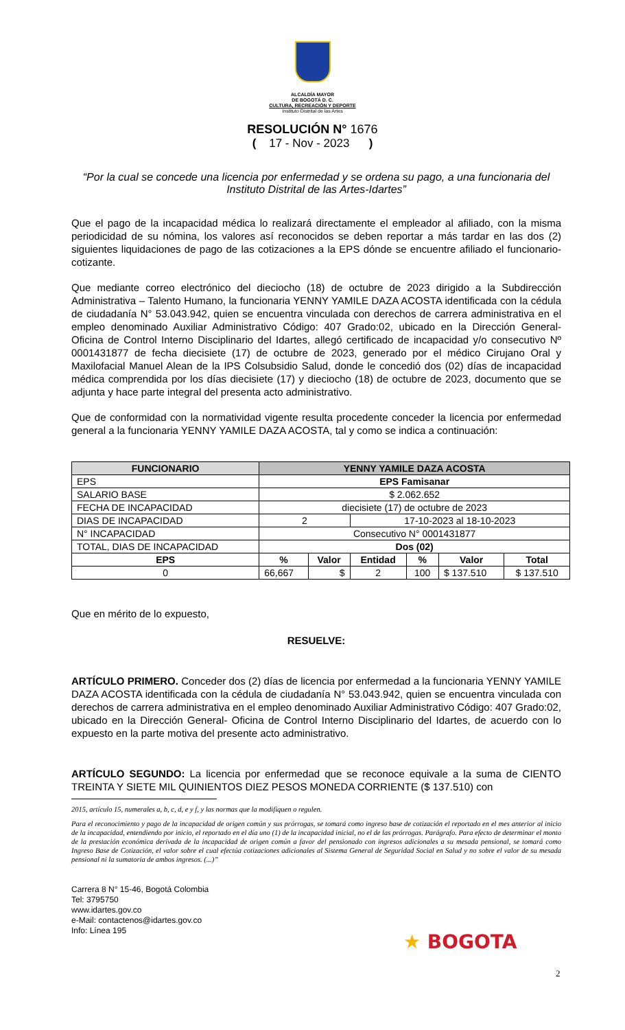ALCALDÍA MAYOR
DE BOGOTÁ D. C.
CULTURA, RECREACIÓN Y DEPORTE
Instituto Distrital de las Artes
RESOLUCIÓN N° 1676
( 17 - Nov - 2023 )
“Por la cual se concede una licencia por enfermedad y se ordena su pago, a una funcionaria del Instituto Distrital de las Artes-Idartes”
Que el pago de la incapacidad médica lo realizará directamente el empleador al afiliado, con la misma periodicidad de su nómina, los valores así reconocidos se deben reportar a más tardar en las dos (2) siguientes liquidaciones de pago de las cotizaciones a la EPS dónde se encuentre afiliado el funcionario-cotizante.
Que mediante correo electrónico del dieciocho (18) de octubre de 2023 dirigido a la Subdirección Administrativa – Talento Humano, la funcionaria YENNY YAMILE DAZA ACOSTA identificada con la cédula de ciudadanía N° 53.043.942, quien se encuentra vinculada con derechos de carrera administrativa en el empleo denominado Auxiliar Administrativo Código: 407 Grado:02, ubicado en la Dirección General- Oficina de Control Interno Disciplinario del Idartes, allegó certificado de incapacidad y/o consecutivo Nº 0001431877 de fecha diecisiete (17) de octubre de 2023, generado por el médico Cirujano Oral y Maxilofacial Manuel Alean de la IPS Colsubsidio Salud, donde le concedió dos (02) días de incapacidad médica comprendida por los días diecisiete (17) y dieciocho (18) de octubre de 2023, documento que se adjunta y hace parte integral del presenta acto administrativo.
Que de conformidad con la normatividad vigente resulta procedente conceder la licencia por enfermedad general a la funcionaria YENNY YAMILE DAZA ACOSTA, tal y como se indica a continuación:
| FUNCIONARIO | YENNY YAMILE DAZA ACOSTA | | | | | |
| --- | --- | --- | --- | --- | --- | --- |
| EPS | EPS Famisanar | | | | | |
| SALARIO BASE | $ 2.062.652 | | | | | |
| FECHA DE INCAPACIDAD | diecisiete (17) de octubre de 2023 | | | | | |
| DIAS DE INCAPACIDAD | 2 | | 17-10-2023 al 18-10-2023 | | | |
| N° INCAPACIDAD | Consecutivo N° 0001431877 | | | | | |
| TOTAL, DIAS DE INCAPACIDAD | Dos (02) | | | | | |
| EPS | % | Valor | Entidad | % | Valor | Total |
| 0 | 66,667 | $ | 2 | 100 | $ 137.510 | $ 137.510 |
Que en mérito de lo expuesto,
RESUELVE:
ARTÍCULO PRIMERO. Conceder dos (2) días de licencia por enfermedad a la funcionaria YENNY YAMILE DAZA ACOSTA identificada con la cédula de ciudadanía N° 53.043.942, quien se encuentra vinculada con derechos de carrera administrativa en el empleo denominado Auxiliar Administrativo Código: 407 Grado:02, ubicado en la Dirección General- Oficina de Control Interno Disciplinario del Idartes, de acuerdo con lo expuesto en la parte motiva del presente acto administrativo.
ARTÍCULO SEGUNDO: La licencia por enfermedad que se reconoce equivale a la suma de CIENTO TREINTA Y SIETE MIL QUINIENTOS DIEZ PESOS MONEDA CORRIENTE ($ 137.510) con
2015, artículo 15, numerales a, b, c, d, e y f, y las normas que la modifiquen o regulen.
Para el reconocimiento y pago de la incapacidad de origen común y sus prórrogas, se tomará como ingreso base de cotización el reportado en el mes anterior al inicio de la incapacidad, entendiendo por inicio, el reportado en el día uno (1) de la incapacidad inicial, no el de las prórrogas. Parágrafo. Para efecto de determinar el monto de la prestación económica derivada de la incapacidad de origen común a favor del pensionado con ingresos adicionales a su mesada pensional, se tomará como Ingreso Base de Cotización, el valor sobre el cual efectúa cotizaciones adicionales al Sistema General de Seguridad Social en Salud y no sobre el valor de su mesada pensional ni la sumatoria de ambos ingresos. (...)”
Carrera 8 N° 15-46, Bogotá Colombia
Tel: 3795750
www.idartes.gov.co
e-Mail: contactenos@idartes.gov.co
Info: Línea 195
★ BOGOTA
2